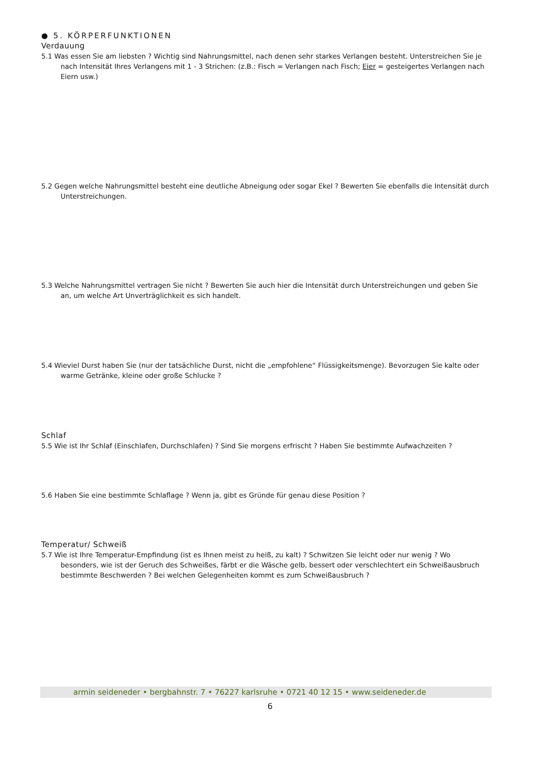● 5. KÖRPERFUNKTIONEN
Verdauung
5.1 Was essen Sie am liebsten ? Wichtig sind Nahrungsmittel, nach denen sehr starkes Verlangen besteht. Unterstreichen Sie je nach Intensität Ihres Verlangens mit 1 - 3 Strichen: (z.B.: Fisch = Verlangen nach Fisch; Eier = gesteigertes Verlangen nach Eiern usw.)
5.2 Gegen welche Nahrungsmittel besteht eine deutliche Abneigung oder sogar Ekel ? Bewerten Sie ebenfalls die Intensität durch Unterstreichungen.
5.3 Welche Nahrungsmittel vertragen Sie nicht ? Bewerten Sie auch hier die Intensität durch Unterstreichungen und geben Sie an, um welche Art Unverträglichkeit es sich handelt.
5.4 Wieviel Durst haben Sie (nur der tatsächliche Durst, nicht die „empfohlene“ Flüssigkeitsmenge). Bevorzugen Sie kalte oder warme Getränke, kleine oder große Schlucke ?
Schlaf
5.5 Wie ist Ihr Schlaf (Einschlafen, Durchschlafen) ? Sind Sie morgens erfrischt ? Haben Sie bestimmte Aufwachzeiten ?
5.6 Haben Sie eine bestimmte Schlaflage ? Wenn ja, gibt es Gründe für genau diese Position ?
Temperatur/ Schweiß
5.7 Wie ist Ihre Temperatur-Empfindung (ist es Ihnen meist zu heiß, zu kalt) ? Schwitzen Sie leicht oder nur wenig ? Wo besonders, wie ist der Geruch des Schweißes, färbt er die Wäsche gelb, bessert oder verschlechtert ein Schweißausbruch bestimmte Beschwerden ? Bei welchen Gelegenheiten kommt es zum Schweißausbruch ?
armin seideneder • bergbahnstr. 7 • 76227 karlsruhe • 0721 40 12 15 • www.seideneder.de
6